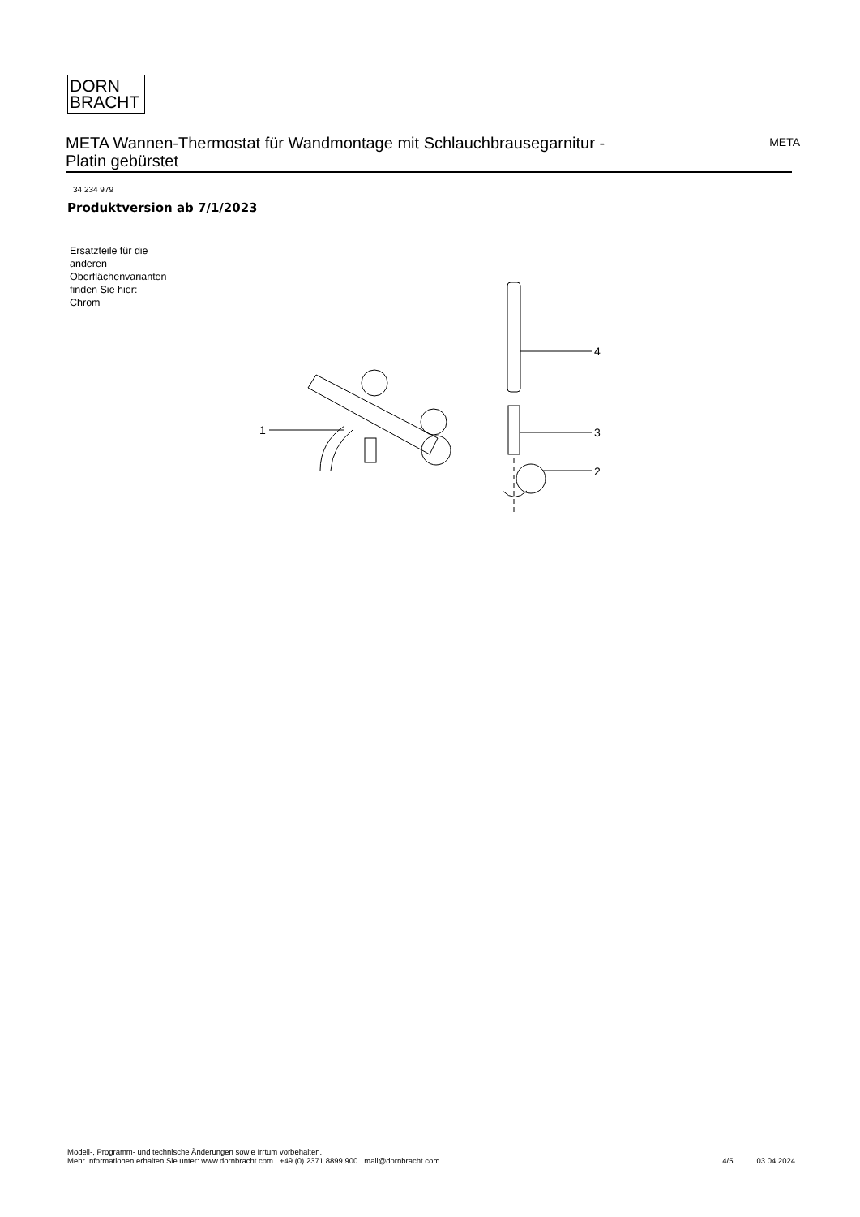DORN
BRACHT
META Wannen-Thermostat für Wandmontage mit Schlauchbrausegarnitur -
Platin gebürstet
META
34 234 979
Produktversion ab 7/1/2023
Ersatzteile für die
anderen
Oberflächenvarianten
finden Sie hier:
Chrom
1
4
3
2
Modell-, Programm- und technische Änderungen sowie Irrtum vorbehalten.
Mehr Informationen erhalten Sie unter: www.dornbracht.com +49 (0) 2371 8899 900 mail@dornbracht.com
4/5 03.04.2024